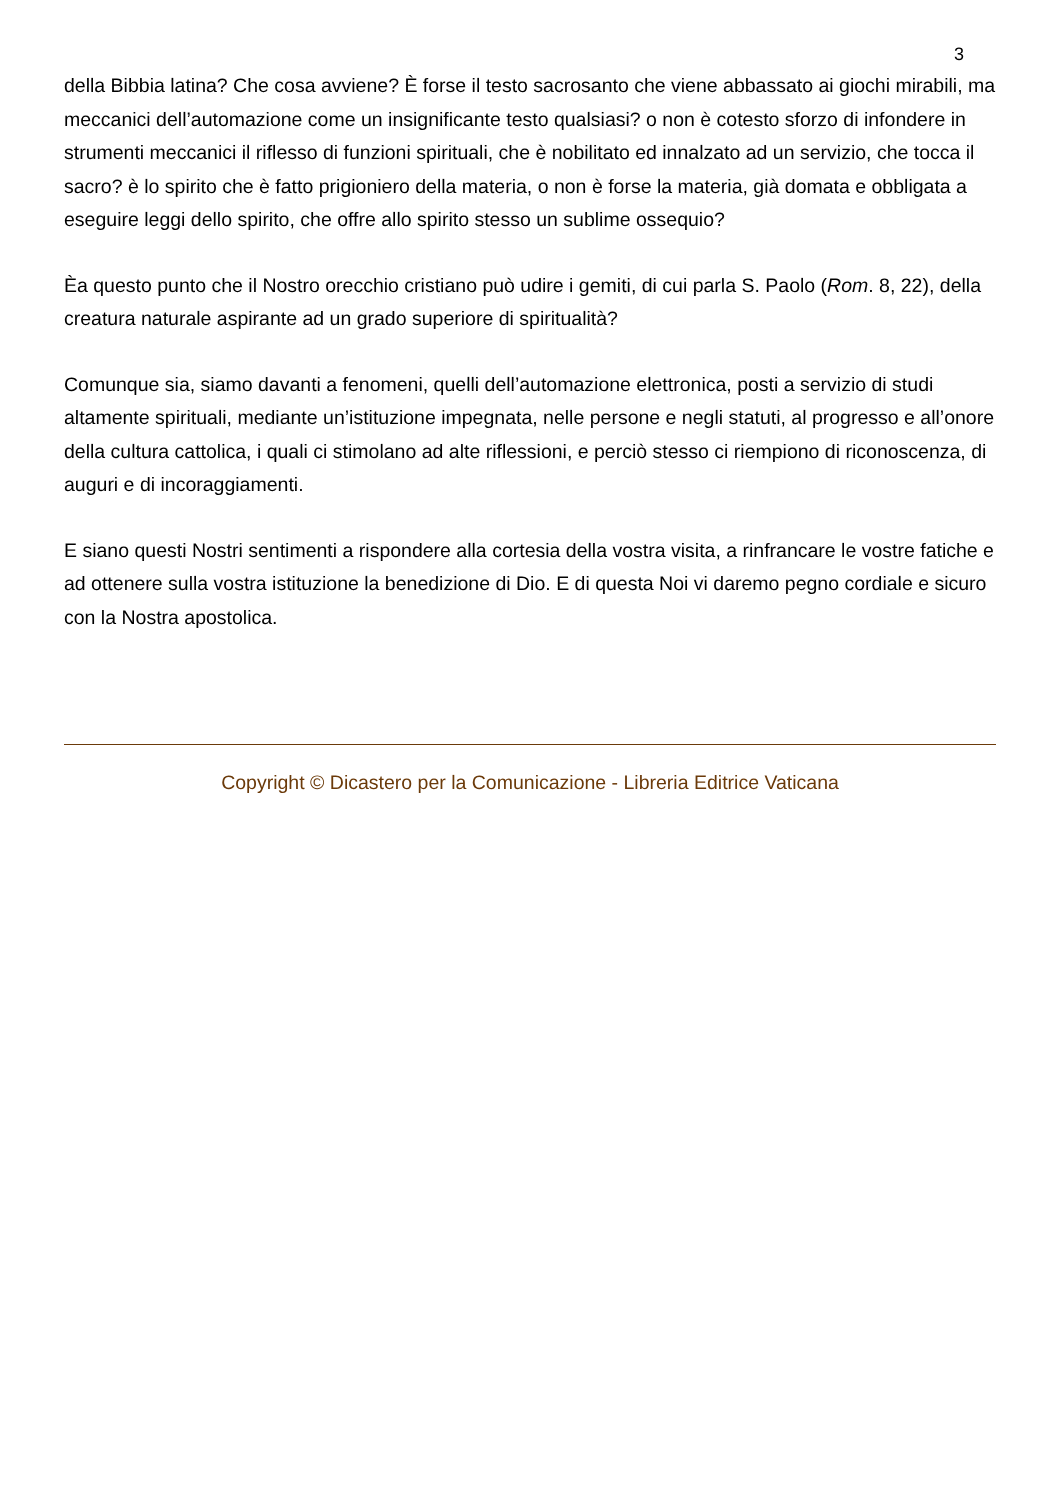3
della Bibbia latina? Che cosa avviene? È forse il testo sacrosanto che viene abbassato ai giochi mirabili, ma meccanici dell’automazione come un insignificante testo qualsiasi? o non è cotesto sforzo di infondere in strumenti meccanici il riflesso di funzioni spirituali, che è nobilitato ed innalzato ad un servizio, che tocca il sacro? è lo spirito che è fatto prigioniero della materia, o non è forse la materia, già domata e obbligata a eseguire leggi dello spirito, che offre allo spirito stesso un sublime ossequio?
Èa questo punto che il Nostro orecchio cristiano può udire i gemiti, di cui parla S. Paolo (Rom. 8, 22), della creatura naturale aspirante ad un grado superiore di spiritualità?
Comunque sia, siamo davanti a fenomeni, quelli dell’automazione elettronica, posti a servizio di studi altamente spirituali, mediante un’istituzione impegnata, nelle persone e negli statuti, al progresso e all’onore della cultura cattolica, i quali ci stimolano ad alte riflessioni, e perciò stesso ci riempiono di riconoscenza, di auguri e di incoraggiamenti.
E siano questi Nostri sentimenti a rispondere alla cortesia della vostra visita, a rinfrancare le vostre fatiche e ad ottenere sulla vostra istituzione la benedizione di Dio. E di questa Noi vi daremo pegno cordiale e sicuro con la Nostra apostolica.
Copyright © Dicastero per la Comunicazione - Libreria Editrice Vaticana